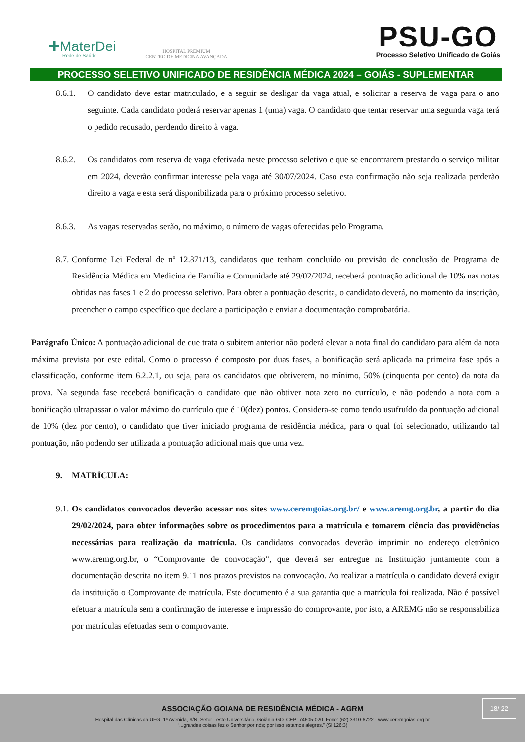✚MaterDei
Rede de Saúde
HOSPITAL PREMIUM
CENTRO DE MEDICINA AVANÇADA
PSU-GO
Processo Seletivo Unificado de Goiás
PROCESSO SELETIVO UNIFICADO DE RESIDÊNCIA MÉDICA 2024 – GOIÁS - SUPLEMENTAR
8.6.1. O candidato deve estar matriculado, e a seguir se desligar da vaga atual, e solicitar a reserva de vaga para o ano seguinte. Cada candidato poderá reservar apenas 1 (uma) vaga. O candidato que tentar reservar uma segunda vaga terá o pedido recusado, perdendo direito à vaga.
8.6.2. Os candidatos com reserva de vaga efetivada neste processo seletivo e que se encontrarem prestando o serviço militar em 2024, deverão confirmar interesse pela vaga até 30/07/2024. Caso esta confirmação não seja realizada perderão direito a vaga e esta será disponibilizada para o próximo processo seletivo.
8.6.3. As vagas reservadas serão, no máximo, o número de vagas oferecidas pelo Programa.
8.7.
Conforme Lei Federal de nº 12.871/13, candidatos que tenham concluído ou previsão de conclusão de Programa de Residência Médica em Medicina de Família e Comunidade até 29/02/2024, receberá pontuação adicional de 10% nas notas obtidas nas fases 1 e 2 do processo seletivo. Para obter a pontuação descrita, o candidato deverá, no momento da inscrição, preencher o campo específico que declare a participação e enviar a documentação comprobatória.
Parágrafo Único: A pontuação adicional de que trata o subitem anterior não poderá elevar a nota final do candidato para além da nota máxima prevista por este edital. Como o processo é composto por duas fases, a bonificação será aplicada na primeira fase após a classificação, conforme item 6.2.2.1, ou seja, para os candidatos que obtiverem, no mínimo, 50% (cinquenta por cento) da nota da prova. Na segunda fase receberá bonificação o candidato que não obtiver nota zero no currículo, e não podendo a nota com a bonificação ultrapassar o valor máximo do currículo que é 10(dez) pontos. Considera-se como tendo usufruído da pontuação adicional de 10% (dez por cento), o candidato que tiver iniciado programa de residência médica, para o qual foi selecionado, utilizando tal pontuação, não podendo ser utilizada a pontuação adicional mais que uma vez.
9. MATRÍCULA:
9.1.
Os candidatos convocados deverão acessar nos sites www.ceremgoias.org.br/ e www.aremg.org.br, a partir do dia 29/02/2024, para obter informações sobre os procedimentos para a matrícula e tomarem ciência das providências necessárias para realização da matrícula. Os candidatos convocados deverão imprimir no endereço eletrônico www.aremg.org.br, o “Comprovante de convocação”, que deverá ser entregue na Instituição juntamente com a documentação descrita no item 9.11 nos prazos previstos na convocação. Ao realizar a matrícula o candidato deverá exigir da instituição o Comprovante de matrícula. Este documento é a sua garantia que a matrícula foi realizada. Não é possível efetuar a matrícula sem a confirmação de interesse e impressão do comprovante, por isto, a AREMG não se responsabiliza por matrículas efetuadas sem o comprovante.
18/ 22
ASSOCIAÇÃO GOIANA DE RESIDÊNCIA MÉDICA - AGRM
Hospital das Clínicas da UFG. 1ª Avenida, S/N, Setor Leste Universitário, Goiânia-GO. CEP: 74605-020. Fone: (62) 3310-6722 - www.ceremgoias.org.br
“...grandes coisas fez o Senhor por nós; por isso estamos alegres.” (Sl 126:3)